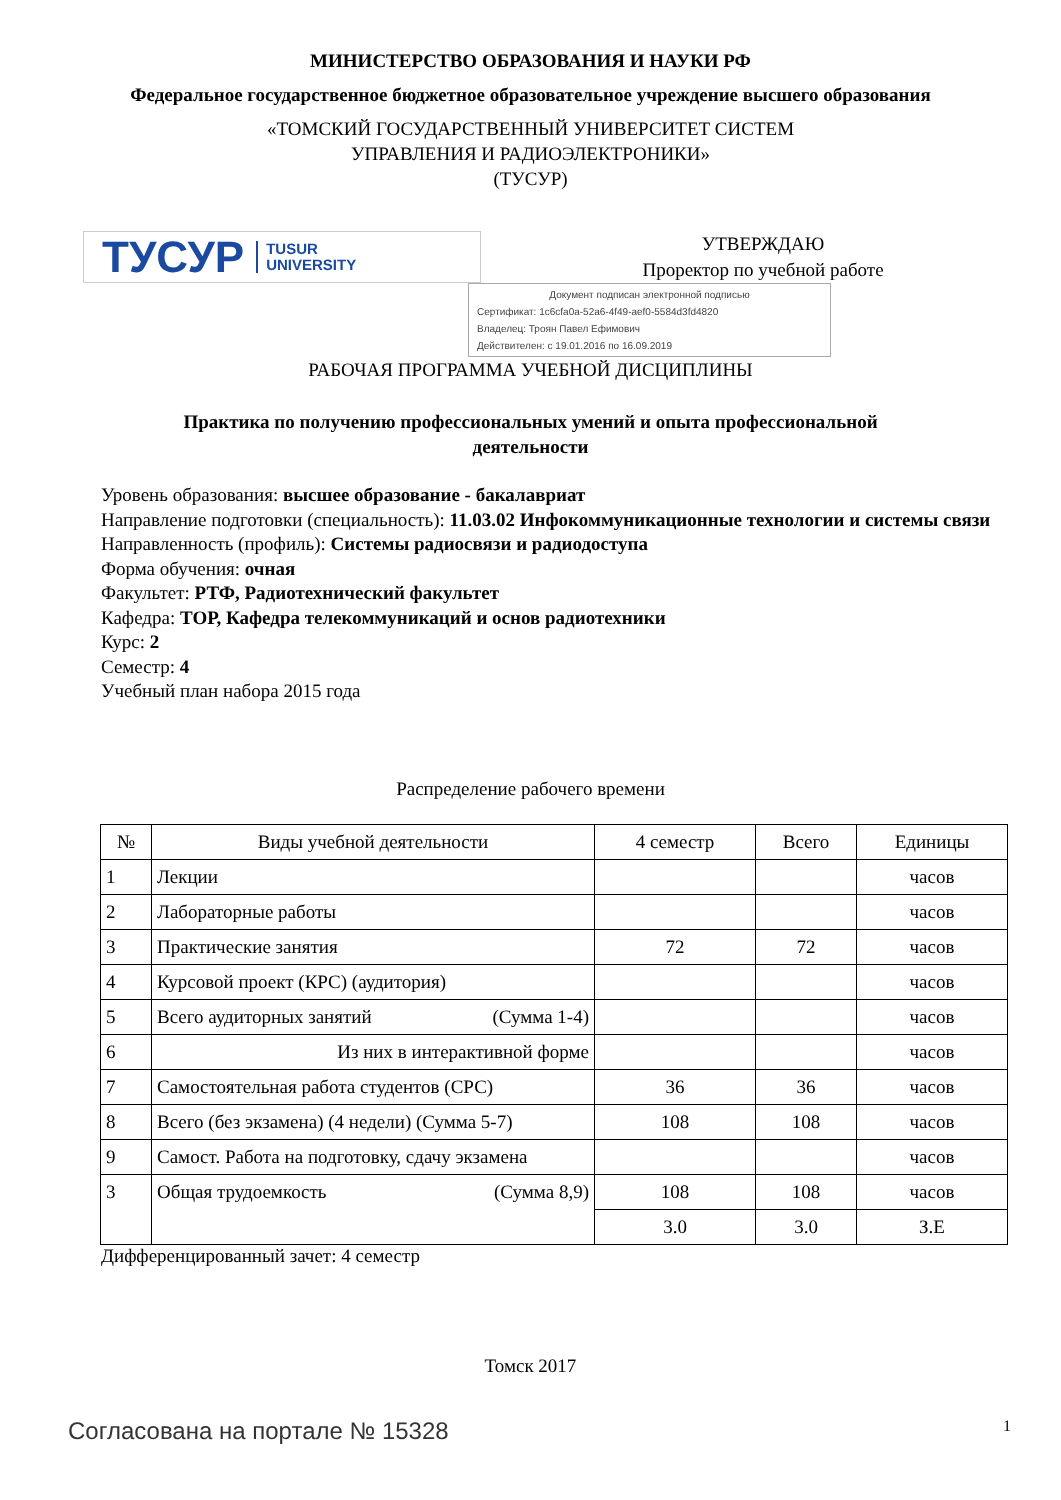МИНИСТЕРСТВО ОБРАЗОВАНИЯ И НАУКИ РФ
Федеральное государственное бюджетное образовательное учреждение высшего образования
«ТОМСКИЙ ГОСУДАРСТВЕННЫЙ УНИВЕРСИТЕТ СИСТЕМ
УПРАВЛЕНИЯ И РАДИОЭЛЕКТРОНИКИ»
(ТУСУР)
ТУСУР TUSUR
UNIVERSITY
УТВЕРЖДАЮ
Проректор по учебной работе
Документ подписан электронной подписью
Сертификат: 1c6cfa0a-52a6-4f49-aef0-5584d3fd4820
Владелец: Троян Павел Ефимович
Действителен: с 19.01.2016 по 16.09.2019
РАБОЧАЯ ПРОГРАММА УЧЕБНОЙ ДИСЦИПЛИНЫ
Практика по получению профессиональных умений и опыта профессиональной деятельности
Уровень образования: высшее образование - бакалавриат
Направление подготовки (специальность): 11.03.02 Инфокоммуникационные технологии и системы связи
Направленность (профиль): Системы радиосвязи и радиодоступа
Форма обучения: очная
Факультет: РТФ, Радиотехнический факультет
Кафедра: ТОР, Кафедра телекоммуникаций и основ радиотехники
Курс: 2
Семестр: 4
Учебный план набора 2015 года
Распределение рабочего времени
| № | Виды учебной деятельности | 4 семестр | Всего | Единицы |
| --- | --- | --- | --- | --- |
| 1 | Лекции | | | часов |
| 2 | Лабораторные работы | | | часов |
| 3 | Практические занятия | 72 | 72 | часов |
| 4 | Курсовой проект (КРС) (аудитория) | | | часов |
| 5 | Всего аудиторных занятий (Сумма 1-4) | | | часов |
| 6 | Из них в интерактивной форме | | | часов |
| 7 | Самостоятельная работа студентов (СРС) | 36 | 36 | часов |
| 8 | Всего (без экзамена) (4 недели) (Сумма 5-7) | 108 | 108 | часов |
| 9 | Самост. Работа на подготовку, сдачу экзамена | | | часов |
| 3 | Общая трудоемкость (Сумма 8,9) | 108 | 108 | часов |
| | | 3.0 | 3.0 | З.Е |
Дифференцированный зачет: 4 семестр
Томск 2017
Согласована на портале № 15328 1